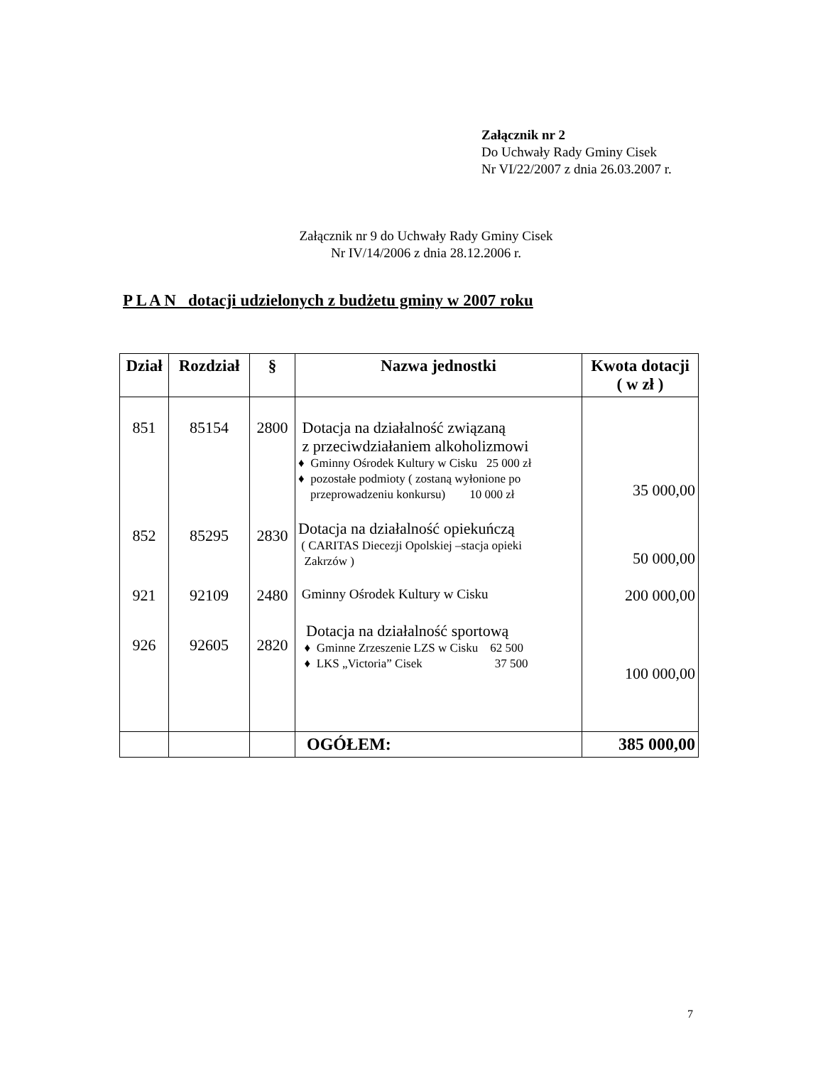Załącznik nr 2
Do Uchwały Rady Gminy Cisek
Nr VI/22/2007 z dnia 26.03.2007 r.
Załącznik nr 9 do Uchwały Rady Gminy Cisek
Nr IV/14/2006 z dnia 28.12.2006 r.
P L A N dotacji udzielonych z budżetu gminy w 2007 roku
| Dział | Rozdział | § | Nazwa jednostki | Kwota dotacji ( w zł ) |
| --- | --- | --- | --- | --- |
| 851 | 85154 | 2800 | Dotacja na działalność związaną z przeciwdziałaniem alkoholizmowi ♦ Gminny Ośrodek Kultury w Cisku 25 000 zł ♦ pozostałe podmioty ( zostaną wyłonione po przeprowadzeniu konkursu) 10 000 zł | 35 000,00 |
| 852 | 85295 | 2830 | Dotacja na działalność opiekuńczą ( CARITAS Diecezji Opolskiej –stacja opieki Zakrzów ) | 50 000,00 |
| 921 | 92109 | 2480 | Gminny Ośrodek Kultury w Cisku | 200 000,00 |
| 926 | 92605 | 2820 | Dotacja na działalność sportową ♦ Gminne Zrzeszenie LZS w Cisku 62 500 ♦ LKS „Victoria” Cisek 37 500 | 100 000,00 |
| | | | OGÓŁEM: | 385 000,00 |
7